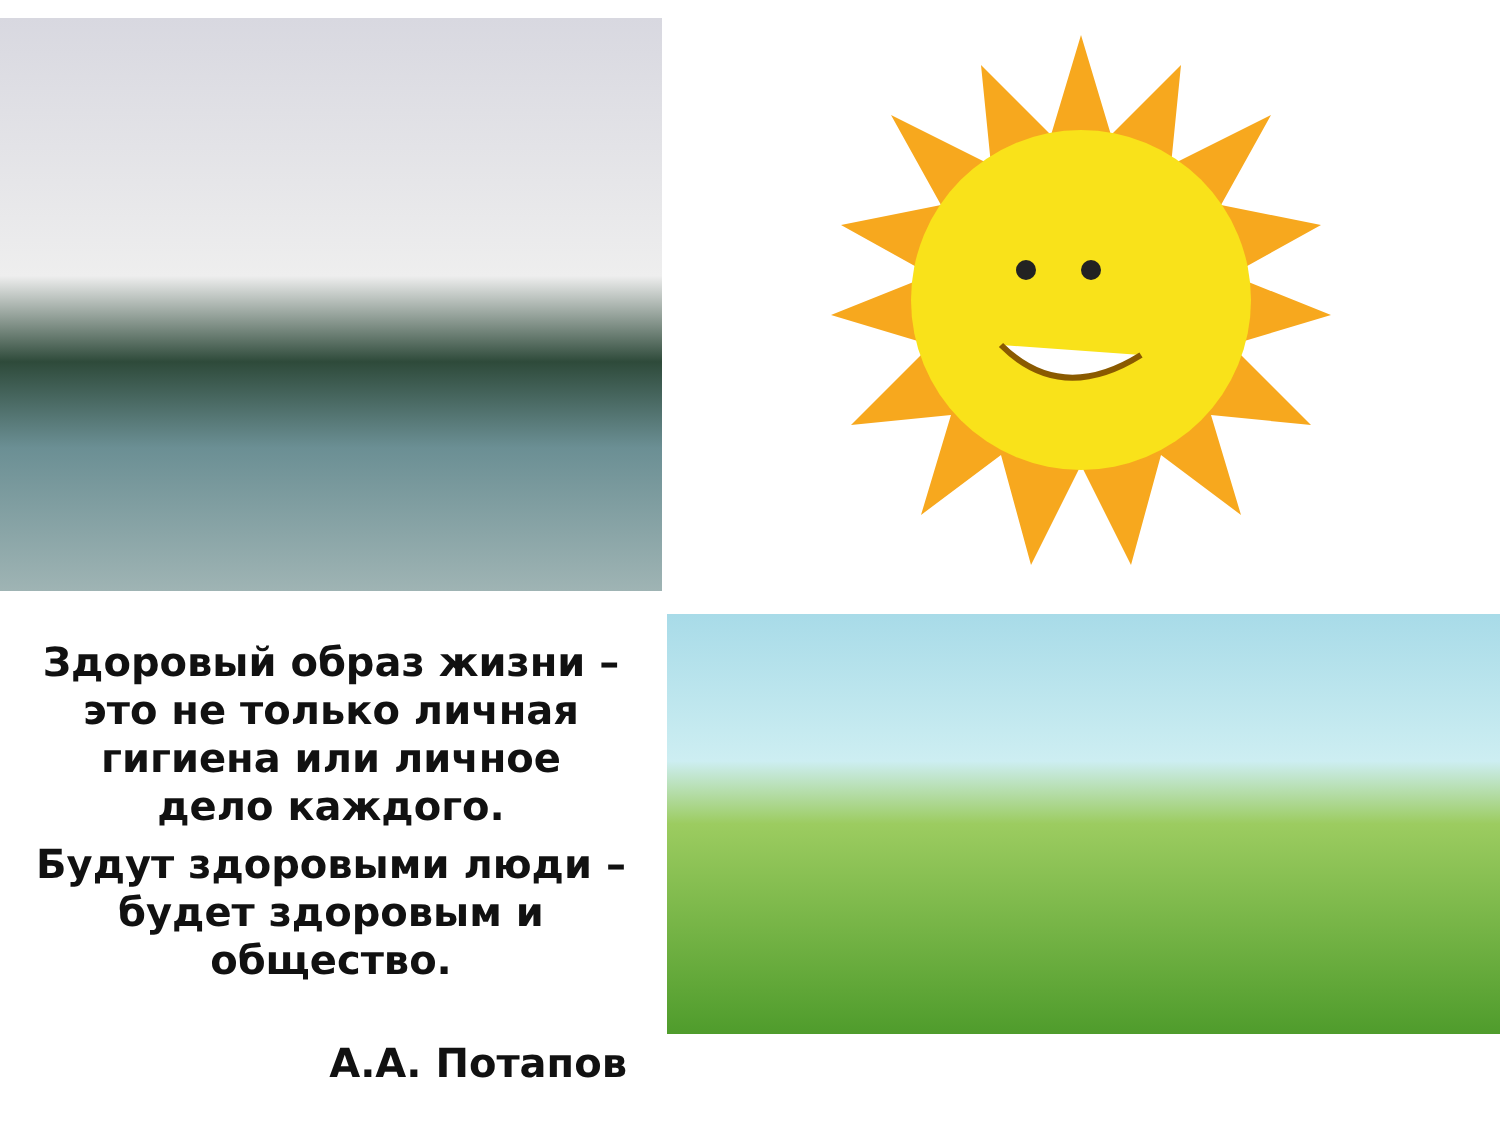Здоровый образ жизни –
это не только личная
гигиена или личное
дело каждого.
Будут здоровыми люди –
будет здоровым и
общество.
А.А. Потапов